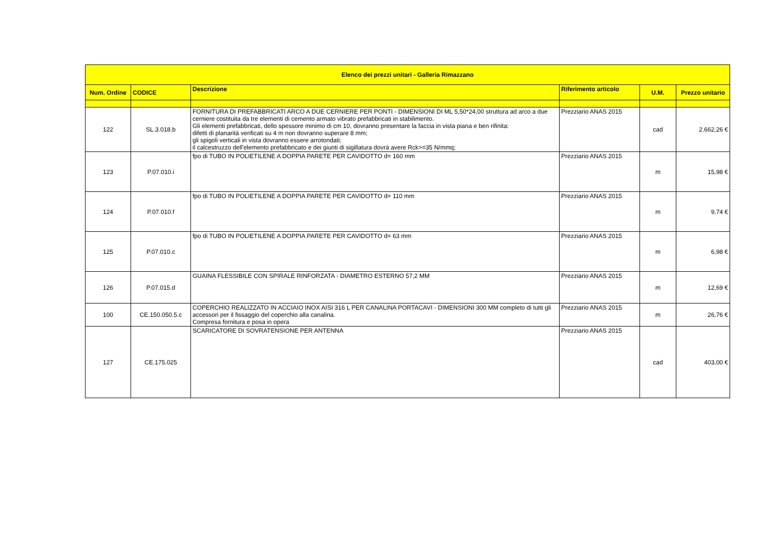| Elenco dei prezzi unitari - Galleria Rimazzano | | | | | |
| --- | --- | --- | --- | --- | --- |
| Num. Ordine | CODICE | Descrizione | Riferimento articolo | U.M. | Prezzo unitario |
| 122 | SL.3.018.b | FORNITURA DI PREFABBRICATI ARCO A DUE CERNIERE PER PONTI - DIMENSIONI DI ML 5,50*24,00 struttura ad arco a due cerniere costituita da tre elementi di cemento armato vibrato prefabbricati in stabilimento. Gli elementi prefabbricati, dello spessore minimo di cm 10, dovranno presentare la faccia in vista piana e ben rifinita: difetti di planarità verificati su 4 m non dovranno superare 8 mm; gli spigoli verticali in vista dovranno essere arrotondati; il calcestruzzo dell'elemento prefabbricato e dei giunti di sigillatura dovrà avere Rck>=35 N/mmq; | Prezziario ANAS 2015 | cad | 2.662,26 € |
| 123 | P.07.010.i | fpo di TUBO IN POLIETILENE A DOPPIA PARETE PER CAVIDOTTO d= 160 mm | Prezziario ANAS 2015 | m | 15,98 € |
| 124 | P.07.010.f | fpo di TUBO IN POLIETILENE A DOPPIA PARETE PER CAVIDOTTO d= 110 mm | Prezziario ANAS 2015 | m | 9,74 € |
| 125 | P.07.010.c | fpo di TUBO IN POLIETILENE A DOPPIA PARETE PER CAVIDOTTO d= 63 mm | Prezziario ANAS 2015 | m | 6,98 € |
| 126 | P.07.015.d | GUAINA FLESSIBILE CON SPIRALE RINFORZATA - DIAMETRO ESTERNO 57,2 MM | Prezziario ANAS 2015 | m | 12,69 € |
| 100 | CE.150.050.5.c | COPERCHIO REALIZZATO IN ACCIAIO INOX AISI 316 L PER CANALINA PORTACAVI - DIMENSIONI 300 MM completo di tutti gli accessori per il fissaggio del coperchio alla canalina. Compresa fornitura e posa in opera | Prezziario ANAS 2015 | m | 26,76 € |
| 127 | CE.175.025 | SCARICATORE DI SOVRATENSIONE PER ANTENNA | Prezziario ANAS 2015 | cad | 403,00 € |